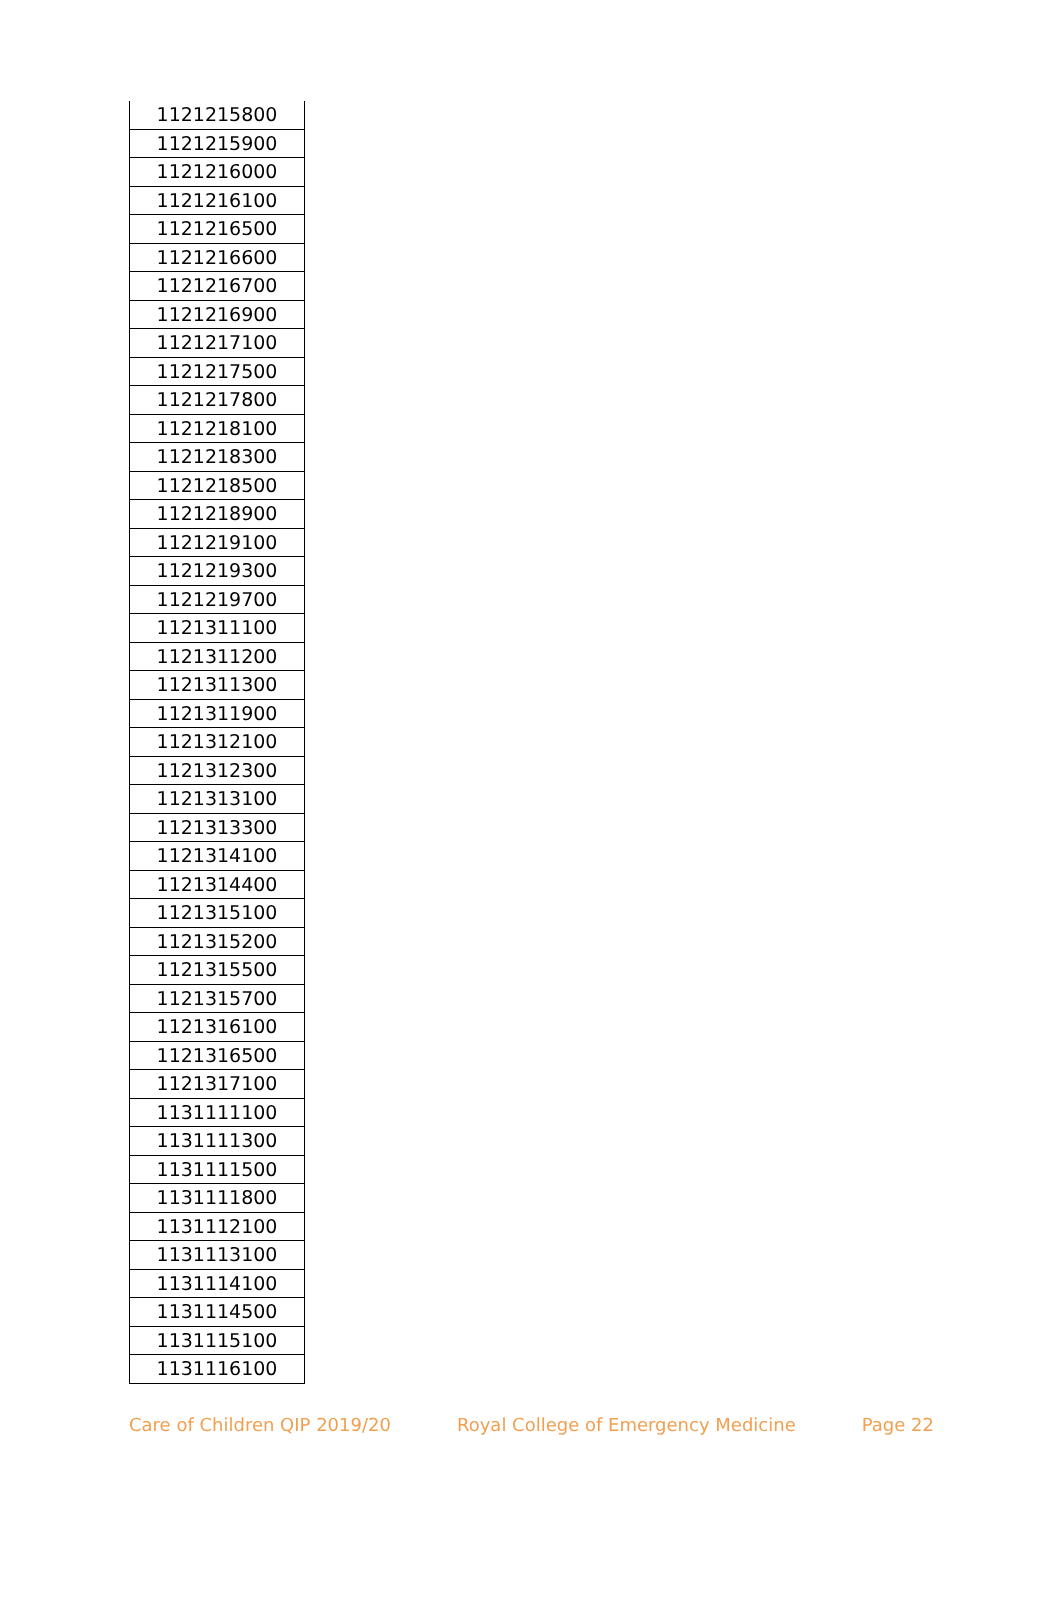| 1121215800 |
| 1121215900 |
| 1121216000 |
| 1121216100 |
| 1121216500 |
| 1121216600 |
| 1121216700 |
| 1121216900 |
| 1121217100 |
| 1121217500 |
| 1121217800 |
| 1121218100 |
| 1121218300 |
| 1121218500 |
| 1121218900 |
| 1121219100 |
| 1121219300 |
| 1121219700 |
| 1121311100 |
| 1121311200 |
| 1121311300 |
| 1121311900 |
| 1121312100 |
| 1121312300 |
| 1121313100 |
| 1121313300 |
| 1121314100 |
| 1121314400 |
| 1121315100 |
| 1121315200 |
| 1121315500 |
| 1121315700 |
| 1121316100 |
| 1121316500 |
| 1121317100 |
| 1131111100 |
| 1131111300 |
| 1131111500 |
| 1131111800 |
| 1131112100 |
| 1131113100 |
| 1131114100 |
| 1131114500 |
| 1131115100 |
| 1131116100 |
Care of Children QIP 2019/20 Royal College of Emergency Medicine Page 22